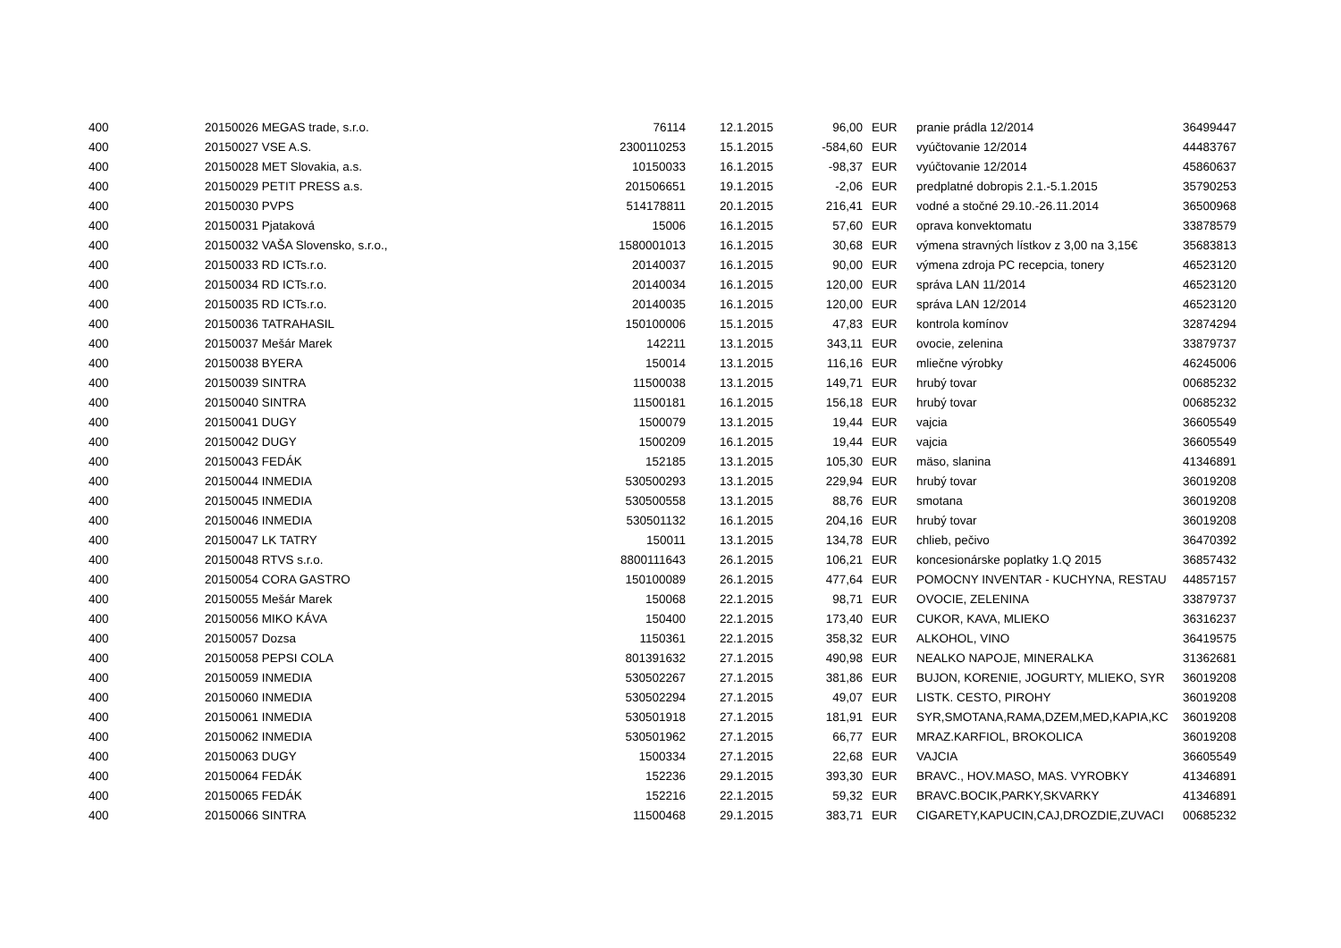| 400 | 20150026 | MEGAS trade, s.r.o. | 76114 | | 12.1.2015 | 96,00 | | EUR | pranie prádla 12/2014 | 36499447 |
| 400 | 20150027 | VSE A.S. | 2300110253 | | 15.1.2015 | -584,60 | | EUR | vyúčtovanie 12/2014 | 44483767 |
| 400 | 20150028 | MET Slovakia, a.s. | 10150033 | | 16.1.2015 | -98,37 | | EUR | vyúčtovanie 12/2014 | 45860637 |
| 400 | 20150029 | PETIT PRESS a.s. | 201506651 | | 19.1.2015 | -2,06 | | EUR | predplatné dobropis 2.1.-5.1.2015 | 35790253 |
| 400 | 20150030 | PVPS | 514178811 | | 20.1.2015 | 216,41 | | EUR | vodné a stočné 29.10.-26.11.2014 | 36500968 |
| 400 | 20150031 | Pjataková | 15006 | | 16.1.2015 | 57,60 | | EUR | oprava konvektomatu | 33878579 |
| 400 | 20150032 | VAŠA Slovensko, s.r.o., | 1580001013 | | 16.1.2015 | 30,68 | | EUR | výmena stravných lístkov z 3,00 na 3,15€ | 35683813 |
| 400 | 20150033 | RD ICTs.r.o. | 20140037 | | 16.1.2015 | 90,00 | | EUR | výmena zdroja PC recepcia, tonery | 46523120 |
| 400 | 20150034 | RD ICTs.r.o. | 20140034 | | 16.1.2015 | 120,00 | | EUR | správa LAN 11/2014 | 46523120 |
| 400 | 20150035 | RD ICTs.r.o. | 20140035 | | 16.1.2015 | 120,00 | | EUR | správa LAN 12/2014 | 46523120 |
| 400 | 20150036 | TATRAHASIL | 150100006 | | 15.1.2015 | 47,83 | | EUR | kontrola komínov | 32874294 |
| 400 | 20150037 | Mešár Marek | 142211 | | 13.1.2015 | 343,11 | | EUR | ovocie, zelenina | 33879737 |
| 400 | 20150038 | BYERA | 150014 | | 13.1.2015 | 116,16 | | EUR | mliečne výrobky | 46245006 |
| 400 | 20150039 | SINTRA | 11500038 | | 13.1.2015 | 149,71 | | EUR | hrubý tovar | 00685232 |
| 400 | 20150040 | SINTRA | 11500181 | | 16.1.2015 | 156,18 | | EUR | hrubý tovar | 00685232 |
| 400 | 20150041 | DUGY | 1500079 | | 13.1.2015 | 19,44 | | EUR | vajcia | 36605549 |
| 400 | 20150042 | DUGY | 1500209 | | 16.1.2015 | 19,44 | | EUR | vajcia | 36605549 |
| 400 | 20150043 | FEDÁK | 152185 | | 13.1.2015 | 105,30 | | EUR | mäso, slanina | 41346891 |
| 400 | 20150044 | INMEDIA | 530500293 | | 13.1.2015 | 229,94 | | EUR | hrubý tovar | 36019208 |
| 400 | 20150045 | INMEDIA | 530500558 | | 13.1.2015 | 88,76 | | EUR | smotana | 36019208 |
| 400 | 20150046 | INMEDIA | 530501132 | | 16.1.2015 | 204,16 | | EUR | hrubý tovar | 36019208 |
| 400 | 20150047 | LK TATRY | 150011 | | 13.1.2015 | 134,78 | | EUR | chlieb, pečivo | 36470392 |
| 400 | 20150048 | RTVS s.r.o. | 8800111643 | | 26.1.2015 | 106,21 | | EUR | koncesionárske poplatky 1.Q 2015 | 36857432 |
| 400 | 20150054 | CORA GASTRO | 150100089 | | 26.1.2015 | 477,64 | | EUR | POMOCNY INVENTAR - KUCHYNA, RESTAU | 44857157 |
| 400 | 20150055 | Mešár Marek | 150068 | | 22.1.2015 | 98,71 | | EUR | OVOCIE, ZELENINA | 33879737 |
| 400 | 20150056 | MIKO KÁVA | 150400 | | 22.1.2015 | 173,40 | | EUR | CUKOR, KAVA, MLIEKO | 36316237 |
| 400 | 20150057 | Dozsa | 1150361 | | 22.1.2015 | 358,32 | | EUR | ALKOHOL, VINO | 36419575 |
| 400 | 20150058 | PEPSI COLA | 801391632 | | 27.1.2015 | 490,98 | | EUR | NEALKO NAPOJE, MINERALKA | 31362681 |
| 400 | 20150059 | INMEDIA | 530502267 | | 27.1.2015 | 381,86 | | EUR | BUJON, KORENIE, JOGURTY, MLIEKO, SYR | 36019208 |
| 400 | 20150060 | INMEDIA | 530502294 | | 27.1.2015 | 49,07 | | EUR | LISTK. CESTO, PIROHY | 36019208 |
| 400 | 20150061 | INMEDIA | 530501918 | | 27.1.2015 | 181,91 | | EUR | SYR,SMOTANA,RAMA,DZEM,MED,KAPIA,KC | 36019208 |
| 400 | 20150062 | INMEDIA | 530501962 | | 27.1.2015 | 66,77 | | EUR | MRAZ.KARFIOL, BROKOLICA | 36019208 |
| 400 | 20150063 | DUGY | 1500334 | | 27.1.2015 | 22,68 | | EUR | VAJCIA | 36605549 |
| 400 | 20150064 | FEDÁK | 152236 | | 29.1.2015 | 393,30 | | EUR | BRAVC., HOV.MASO, MAS. VYROBKY | 41346891 |
| 400 | 20150065 | FEDÁK | 152216 | | 22.1.2015 | 59,32 | | EUR | BRAVC.BOCIK,PARKY,SKVARKY | 41346891 |
| 400 | 20150066 | SINTRA | 11500468 | | 29.1.2015 | 383,71 | | EUR | CIGARETY,KAPUCIN,CAJ,DROZDIE,ZUVACI | 00685232 |